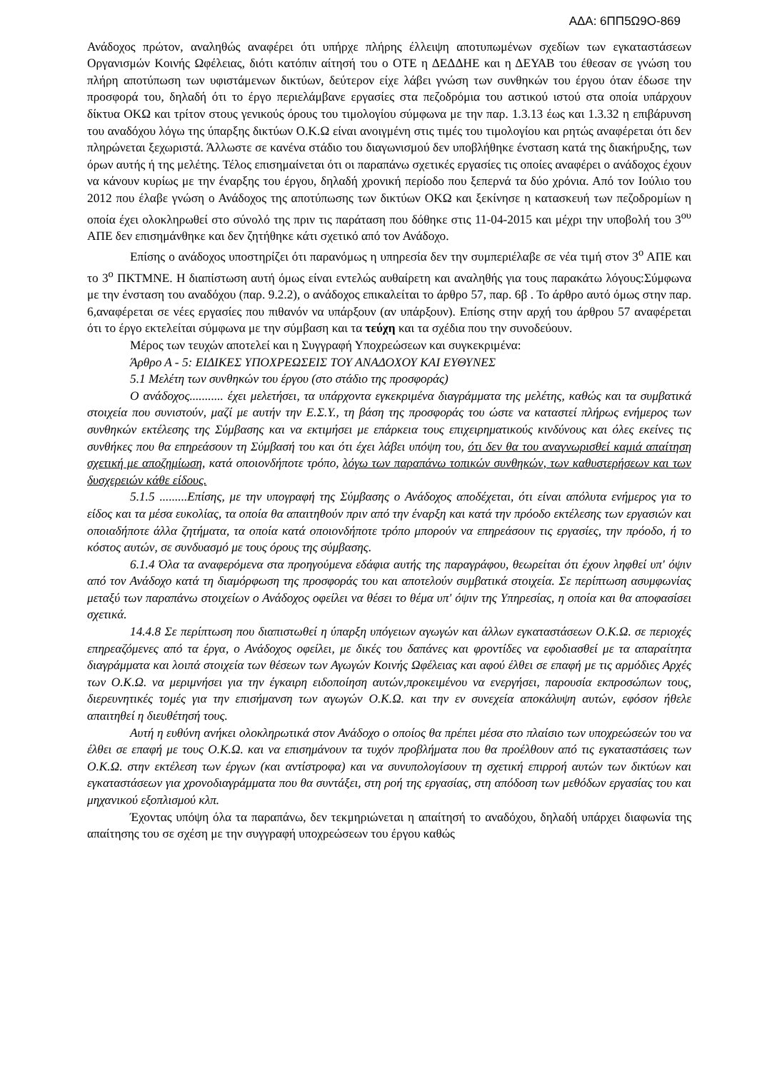ΑΔΑ: 6ΠΠ5Ω9Ο-869
Ανάδοχος πρώτον, αναληθώς αναφέρει ότι υπήρχε πλήρης έλλειψη αποτυπωμένων σχεδίων των εγκαταστάσεων Οργανισμών Κοινής Ωφέλειας, διότι κατόπιν αίτησή του ο ΟΤΕ η ΔΕΔΔΗΕ και η ΔΕΥΑΒ του έθεσαν σε γνώση του πλήρη αποτύπωση των υφιστάμενων δικτύων, δεύτερον είχε λάβει γνώση των συνθηκών του έργου όταν έδωσε την προσφορά του, δηλαδή ότι το έργο περιελάμβανε εργασίες στα πεζοδρόμια του αστικού ιστού στα οποία υπάρχουν δίκτυα ΟΚΩ και τρίτον στους γενικούς όρους του τιμολογίου σύμφωνα με την παρ. 1.3.13 έως και 1.3.32 η επιβάρυνση του αναδόχου λόγω της ύπαρξης δικτύων Ο.Κ.Ω είναι ανοιγμένη στις τιμές του τιμολογίου και ρητώς αναφέρεται ότι δεν πληρώνεται ξεχωριστά. Άλλωστε σε κανένα στάδιο του διαγωνισμού δεν υποβλήθηκε ένσταση κατά της διακήρυξης, των όρων αυτής ή της μελέτης. Τέλος επισημαίνεται ότι οι παραπάνω σχετικές εργασίες τις οποίες αναφέρει ο ανάδοχος έχουν να κάνουν κυρίως με την έναρξης του έργου, δηλαδή χρονική περίοδο που ξεπερνά τα δύο χρόνια. Από τον Ιούλιο του 2012 που έλαβε γνώση ο Ανάδοχος της αποτύπωσης των δικτύων ΟΚΩ και ξεκίνησε η κατασκευή των πεζοδρομίων η οποία έχει ολοκληρωθεί στο σύνολό της πριν τις παράταση που δόθηκε στις 11-04-2015 και μέχρι την υποβολή του 3<sup>ου</sup> ΑΠΕ δεν επισημάνθηκε και δεν ζητήθηκε κάτι σχετικό από τον Ανάδοχο.
Επίσης ο ανάδοχος υποστηρίζει ότι παρανόμως η υπηρεσία δεν την συμπεριέλαβε σε νέα τιμή στον 3<sup>ο</sup> ΑΠΕ και το 3<sup>ο</sup> ΠΚΤΜΝΕ. Η διαπίστωση αυτή όμως είναι εντελώς αυθαίρετη και αναληθής για τους παρακάτω λόγους:Σύμφωνα με την ένσταση του αναδόχου (παρ. 9.2.2), ο ανάδοχος επικαλείται το άρθρο 57, παρ. 6β . Το άρθρο αυτό όμως στην παρ. 6,αναφέρεται σε νέες εργασίες που πιθανόν να υπάρξουν (αν υπάρξουν). Επίσης στην αρχή του άρθρου 57 αναφέρεται ότι το έργο εκτελείται σύμφωνα με την σύμβαση και τα τεύχη και τα σχέδια που την συνοδεύουν.
Μέρος των τευχών αποτελεί και η Συγγραφή Υποχρεώσεων και συγκεκριμένα:
Άρθρο Α - 5: ΕΙΔΙΚΕΣ ΥΠΟΧΡΕΩΣΕΙΣ ΤΟΥ ΑΝΑΔΟΧΟΥ ΚΑΙ ΕΥΘΥΝΕΣ
5.1 Μελέτη των συνθηκών του έργου (στο στάδιο της προσφοράς)
Ο ανάδοχος........... έχει μελετήσει, τα υπάρχοντα εγκεκριμένα διαγράμματα της μελέτης, καθώς και τα συμβατικά στοιχεία που συνιστούν, μαζί με αυτήν την Ε.Σ.Υ., τη βάση της προσφοράς του ώστε να καταστεί πλήρως ενήμερος των συνθηκών εκτέλεσης της Σύμβασης και να εκτιμήσει με επάρκεια τους επιχειρηματικούς κινδύνους και όλες εκείνες τις συνθήκες που θα επηρεάσουν τη Σύμβασή του και ότι έχει λάβει υπόψη του, ότι δεν θα του αναγνωρισθεί καμιά απαίτηση σχετική με αποζημίωση, κατά οποιονδήποτε τρόπο, λόγω των παραπάνω τοπικών συνθηκών, των καθυστερήσεων και των δυσχερειών κάθε είδους.
5.1.5 .........Επίσης, με την υπογραφή της Σύμβασης ο Ανάδοχος αποδέχεται, ότι είναι απόλυτα ενήμερος για το είδος και τα μέσα ευκολίας, τα οποία θα απαιτηθούν πριν από την έναρξη και κατά την πρόοδο εκτέλεσης των εργασιών και οποιαδήποτε άλλα ζητήματα, τα οποία κατά οποιονδήποτε τρόπο μπορούν να επηρεάσουν τις εργασίες, την πρόοδο, ή το κόστος αυτών, σε συνδυασμό με τους όρους της σύμβασης.
6.1.4 Όλα τα αναφερόμενα στα προηγούμενα εδάφια αυτής της παραγράφου, θεωρείται ότι έχουν ληφθεί υπ' όψιν από τον Ανάδοχο κατά τη διαμόρφωση της προσφοράς του και αποτελούν συμβατικά στοιχεία. Σε περίπτωση ασυμφωνίας μεταξύ των παραπάνω στοιχείων ο Ανάδοχος οφείλει να θέσει το θέμα υπ' όψιν της Υπηρεσίας, η οποία και θα αποφασίσει σχετικά.
14.4.8 Σε περίπτωση που διαπιστωθεί η ύπαρξη υπόγειων αγωγών και άλλων εγκαταστάσεων Ο.Κ.Ω. σε περιοχές επηρεαζόμενες από τα έργα, ο Ανάδοχος οφείλει, με δικές του δαπάνες και φροντίδες να εφοδιασθεί με τα απαραίτητα διαγράμματα και λοιπά στοιχεία των θέσεων των Αγωγών Κοινής Ωφέλειας και αφού έλθει σε επαφή με τις αρμόδιες Αρχές των Ο.Κ.Ω. να μεριμνήσει για την έγκαιρη ειδοποίηση αυτών,προκειμένου να ενεργήσει, παρουσία εκπροσώπων τους, διερευνητικές τομές για την επισήμανση των αγωγών Ο.Κ.Ω. και την εν συνεχεία αποκάλυψη αυτών, εφόσον ήθελε απαιτηθεί η διευθέτησή τους.
Αυτή η ευθύνη ανήκει ολοκληρωτικά στον Ανάδοχο ο οποίος θα πρέπει μέσα στο πλαίσιο των υποχρεώσεών του να έλθει σε επαφή με τους Ο.Κ.Ω. και να επισημάνουν τα τυχόν προβλήματα που θα προέλθουν από τις εγκαταστάσεις των Ο.Κ.Ω. στην εκτέλεση των έργων (και αντίστροφα) και να συνυπολογίσουν τη σχετική επιρροή αυτών των δικτύων και εγκαταστάσεων για χρονοδιαγράμματα που θα συντάξει, στη ροή της εργασίας, στη απόδοση των μεθόδων εργασίας του και μηχανικού εξοπλισμού κλπ.
Έχοντας υπόψη όλα τα παραπάνω, δεν τεκμηριώνεται η απαίτησή το αναδόχου, δηλαδή υπάρχει διαφωνία της απαίτησης του σε σχέση με την συγγραφή υποχρεώσεων του έργου καθώς